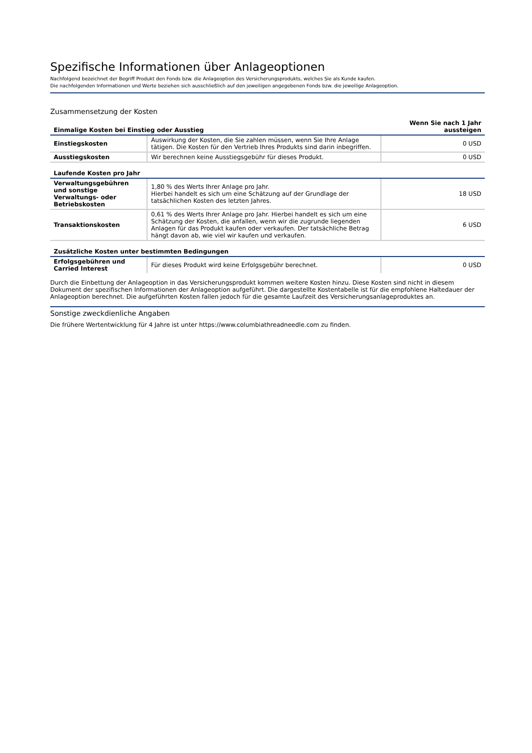Spezifische Informationen über Anlageoptionen
Nachfolgend bezeichnet der Begriff Produkt den Fonds bzw. die Anlageoption des Versicherungsprodukts, welches Sie als Kunde kaufen.
Die nachfolgenden Informationen und Werte beziehen sich ausschließlich auf den jeweiligen angegebenen Fonds bzw. die jeweilige Anlageoption.
Zusammensetzung der Kosten
| Einmalige Kosten bei Einstieg oder Ausstieg | | Wenn Sie nach 1 Jahr aussteigen |
| --- | --- | --- |
| Einstiegskosten | Auswirkung der Kosten, die Sie zahlen müssen, wenn Sie Ihre Anlage tätigen. Die Kosten für den Vertrieb Ihres Produkts sind darin inbegriffen. | 0 USD |
| Ausstiegskosten | Wir berechnen keine Ausstiegsgebühr für dieses Produkt. | 0 USD |
| Laufende Kosten pro Jahr | | |
| Verwaltungsgebühren und sonstige Verwaltungs- oder Betriebskosten | 1,80 % des Werts Ihrer Anlage pro Jahr. Hierbei handelt es sich um eine Schätzung auf der Grundlage der tatsächlichen Kosten des letzten Jahres. | 18 USD |
| Transaktionskosten | 0,61 % des Werts Ihrer Anlage pro Jahr. Hierbei handelt es sich um eine Schätzung der Kosten, die anfallen, wenn wir die zugrunde liegenden Anlagen für das Produkt kaufen oder verkaufen. Der tatsächliche Betrag hängt davon ab, wie viel wir kaufen und verkaufen. | 6 USD |
| Zusätzliche Kosten unter bestimmten Bedingungen | | |
| Erfolgsgebühren und Carried Interest | Für dieses Produkt wird keine Erfolgsgebühr berechnet. | 0 USD |
Durch die Einbettung der Anlageoption in das Versicherungsprodukt kommen weitere Kosten hinzu. Diese Kosten sind nicht in diesem Dokument der spezifischen Informationen der Anlageoption aufgeführt. Die dargestellte Kostentabelle ist für die empfohlene Haltedauer der Anlageoption berechnet. Die aufgeführten Kosten fallen jedoch für die gesamte Laufzeit des Versicherungsanlageproduktes an.
Sonstige zweckdienliche Angaben
Die frühere Wertentwicklung für 4 Jahre ist unter https://www.columbiathreadneedle.com zu finden.